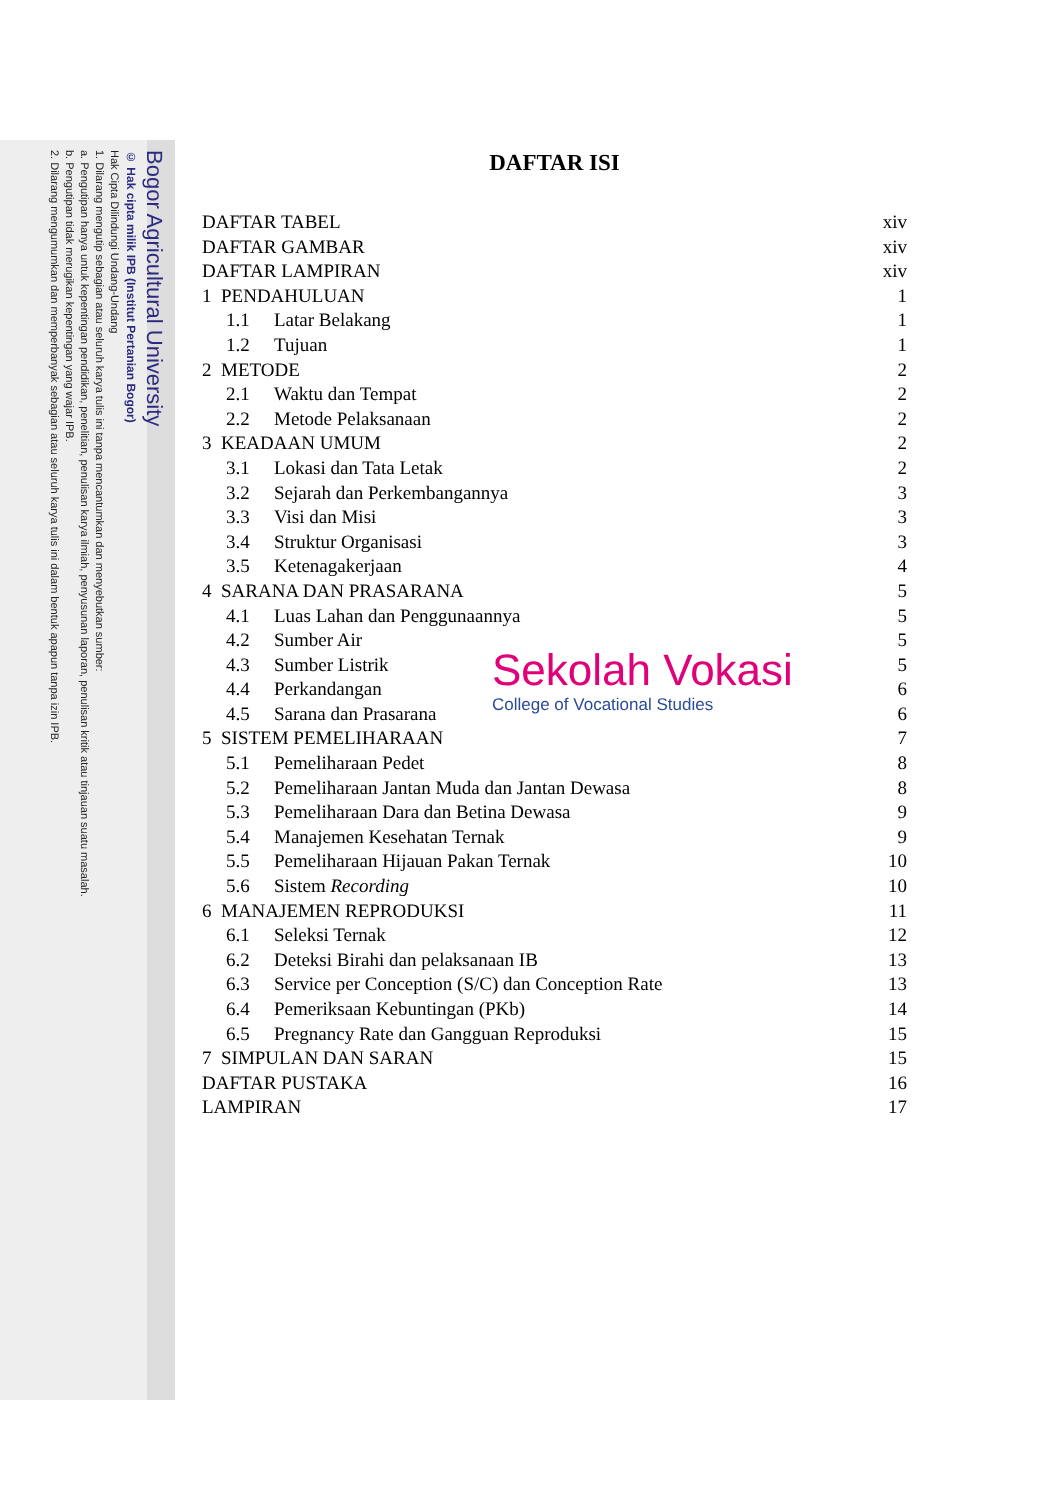Bogor Agricultural University
© Hak cipta milik IPB (Institut Pertanian Bogor)
Hak Cipta Dilindungi Undang-Undang
1. Dilarang mengutip sebagian atau seluruh karya tulis ini tanpa mencantumkan dan menyebutkan sumber:
a. Pengutipan hanya untuk kepentingan pendidikan, penelitian, penulisan karya ilmiah, penyusunan laporan, penulisan kritik atau tinjauan suatu masalah.
b. Pengutipan tidak merugikan kepentingan yang wajar IPB.
2. Dilarang mengumumkan dan memperbanyak sebagian atau seluruh karya tulis ini dalam bentuk apapun tanpa izin IPB.
DAFTAR ISI
DAFTAR TABEL xiv
DAFTAR GAMBAR xiv
DAFTAR LAMPIRAN xiv
1 PENDAHULUAN 1
1.1 Latar Belakang 1
1.2 Tujuan 1
2 METODE 2
2.1 Waktu dan Tempat 2
2.2 Metode Pelaksanaan 2
3 KEADAAN UMUM 2
3.1 Lokasi dan Tata Letak 2
3.2 Sejarah dan Perkembangannya 3
3.3 Visi dan Misi 3
3.4 Struktur Organisasi 3
3.5 Ketenagakerjaan 4
4 SARANA DAN PRASARANA 5
4.1 Luas Lahan dan Penggunaannya 5
4.2 Sumber Air 5
4.3 Sumber Listrik 5
4.4 Perkandangan 6
4.5 Sarana dan Prasarana 6
5 SISTEM PEMELIHARAAN 7
5.1 Pemeliharaan Pedet 8
5.2 Pemeliharaan Jantan Muda dan Jantan Dewasa 8
5.3 Pemeliharaan Dara dan Betina Dewasa 9
5.4 Manajemen Kesehatan Ternak 9
5.5 Pemeliharaan Hijauan Pakan Ternak 10
5.6 Sistem Recording 10
6 MANAJEMEN REPRODUKSI 11
6.1 Seleksi Ternak 12
6.2 Deteksi Birahi dan pelaksanaan IB 13
6.3 Service per Conception (S/C) dan Conception Rate 13
6.4 Pemeriksaan Kebuntingan (PKb) 14
6.5 Pregnancy Rate dan Gangguan Reproduksi 15
7 SIMPULAN DAN SARAN 15
DAFTAR PUSTAKA 16
LAMPIRAN 17
Sekolah Vokasi
College of Vocational Studies